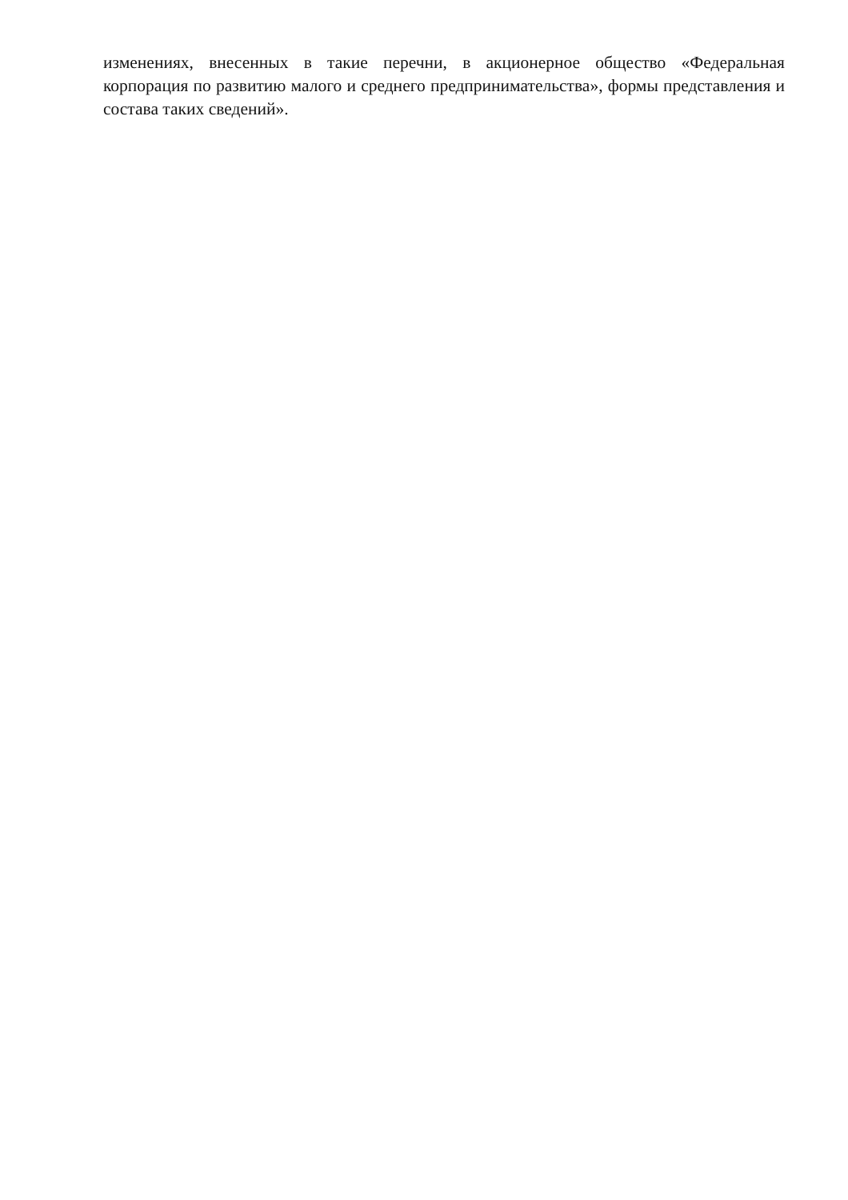изменениях, внесенных в такие перечни, в акционерное общество «Федеральная корпорация по развитию малого и среднего предпринимательства», формы представления и состава таких сведений».